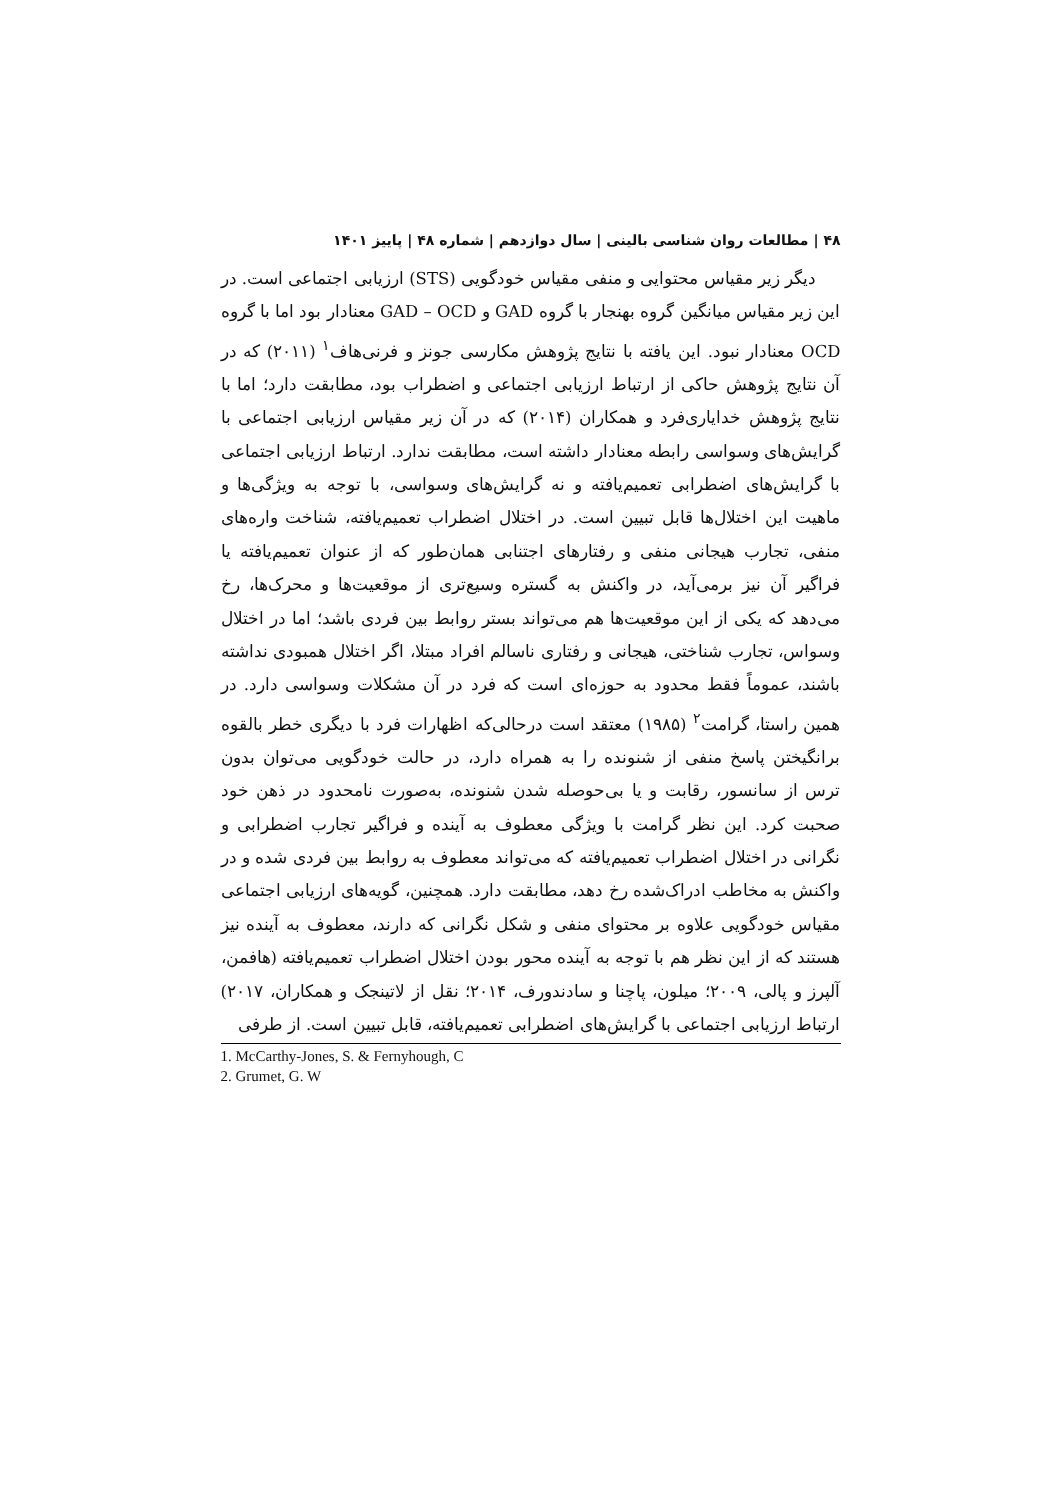۴۸ | مطالعات روان شناسی بالینی | سال دوازدهم | شماره ۴۸ | پاییز ۱۴۰۱
دیگر زیر مقیاس محتوایی و منفی مقیاس خودگویی (STS) ارزیابی اجتماعی است. در این زیر مقیاس میانگین گروه بهنجار با گروه GAD و GAD – OCD معنادار بود اما با گروه OCD معنادار نبود. این یافته با نتایج پژوهش مکارسی جونز و فرنی‌هاف<sup>۱</sup> (۲۰۱۱) که در آن نتایج پژوهش حاکی از ارتباط ارزیابی اجتماعی و اضطراب بود، مطابقت دارد؛ اما با نتایج پژوهش خدایاری‌فرد و همکاران (۲۰۱۴) که در آن زیر مقیاس ارزیابی اجتماعی با گرایش‌های وسواسی رابطه معنادار داشته است، مطابقت ندارد. ارتباط ارزیابی اجتماعی با گرایش‌های اضطرابی تعمیم‌یافته و نه گرایش‌های وسواسی، با توجه به ویژگی‌ها و ماهیت این اختلال‌ها قابل تبیین است. در اختلال اضطراب تعمیم‌یافته، شناخت واره‌های منفی، تجارب هیجانی منفی و رفتارهای اجتنابی همان‌طور که از عنوان تعمیم‌یافته یا فراگیر آن نیز برمی‌آید، در واکنش به گستره وسیع‌تری از موقعیت‌ها و محرک‌ها، رخ می‌دهد که یکی از این موقعیت‌ها هم می‌تواند بستر روابط بین فردی باشد؛ اما در اختلال وسواس، تجارب شناختی، هیجانی و رفتاری ناسالم افراد مبتلا، اگر اختلال همبودی نداشته باشند، عموماً فقط محدود به حوزه‌ای است که فرد در آن مشکلات وسواسی دارد. در همین راستا، گرامت<sup>۲</sup> (۱۹۸۵) معتقد است درحالی‌که اظهارات فرد با دیگری خطر بالقوه برانگیختن پاسخ منفی از شنونده را به همراه دارد، در حالت خودگویی می‌توان بدون ترس از سانسور، رقابت و یا بی‌حوصله شدن شنونده، به‌صورت نامحدود در ذهن خود صحبت کرد. این نظر گرامت با ویژگی معطوف به آینده و فراگیر تجارب اضطرابی و نگرانی در اختلال اضطراب تعمیم‌یافته که می‌تواند معطوف به روابط بین فردی شده و در واکنش به مخاطب ادراک‌شده رخ دهد، مطابقت دارد. همچنین، گویه‌های ارزیابی اجتماعی مقیاس خودگویی علاوه بر محتوای منفی و شکل نگرانی که دارند، معطوف به آینده نیز هستند که از این نظر هم با توجه به آینده محور بودن اختلال اضطراب تعمیم‌یافته (هافمن، آلپرز و پالی، ۲۰۰۹؛ میلون، پاچنا و سادندورف، ۲۰۱۴؛ نقل از لاتینجک و همکاران، ۲۰۱۷) ارتباط ارزیابی اجتماعی با گرایش‌های اضطرابی تعمیم‌یافته، قابل تبیین است. از طرفی
1. McCarthy-Jones, S. & Fernyhough, C
2. Grumet, G. W